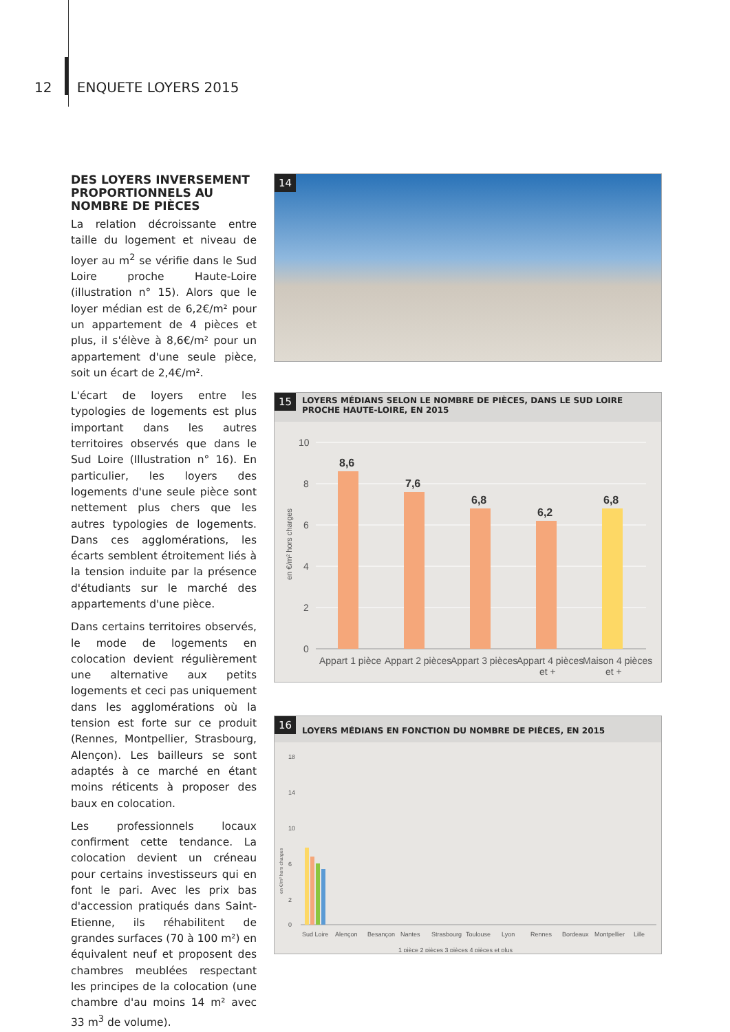12 ENQUETE LOYERS 2015
DES LOYERS INVERSEMENT PROPORTIONNELS AU NOMBRE DE PIÈCES
La relation décroissante entre taille du logement et niveau de loyer au m<sup>2</sup> se vérifie dans le Sud Loire proche Haute-Loire (illustration n° 15). Alors que le loyer médian est de 6,2€/m² pour un appartement de 4 pièces et plus, il s'élève à 8,6€/m² pour un appartement d'une seule pièce, soit un écart de 2,4€/m².
L'écart de loyers entre les typologies de logements est plus important dans les autres territoires observés que dans le Sud Loire (Illustration n° 16). En particulier, les loyers des logements d'une seule pièce sont nettement plus chers que les autres typologies de logements. Dans ces agglomérations, les écarts semblent étroitement liés à la tension induite par la présence d'étudiants sur le marché des appartements d'une pièce.
Dans certains territoires observés, le mode de logements en colocation devient régulièrement une alternative aux petits logements et ceci pas uniquement dans les agglomérations où la tension est forte sur ce produit (Rennes, Montpellier, Strasbourg, Alençon). Les bailleurs se sont adaptés à ce marché en étant moins réticents à proposer des baux en colocation.
Les professionnels locaux confirment cette tendance. La colocation devient un créneau pour certains investisseurs qui en font le pari. Avec les prix bas d'accession pratiqués dans Saint-Etienne, ils réhabilitent de grandes surfaces (70 à 100 m²) en équivalent neuf et proposent des chambres meublées respectant les principes de la colocation (une chambre d'au moins 14 m² avec 33 m<sup>3</sup> de volume).
14
15
LOYERS MÉDIANS SELON LE NOMBRE DE PIÈCES, DANS LE SUD LOIRE PROCHE HAUTE-LOIRE, EN 2015
en €/m² hors charges
10
8
6
4
2
0
8,6
7,6
6,8
6,2
6,8
Appart 1 pièce
Appart 2 pièces
Appart 3 pièces
Appart 4 pièces
et +
Maison 4 pièces
et +
16
LOYERS MÉDIANS EN FONCTION DU NOMBRE DE PIÈCES, EN 2015
18
14
10
6
2
0
en €/m² hors charges
Sud Loire
Alençon
Besançon
Nantes
Strasbourg
Toulouse
Lyon
Rennes
Bordeaux
Montpellier
Lille
1 pièce 2 pièces 3 pièces 4 pièces et plus